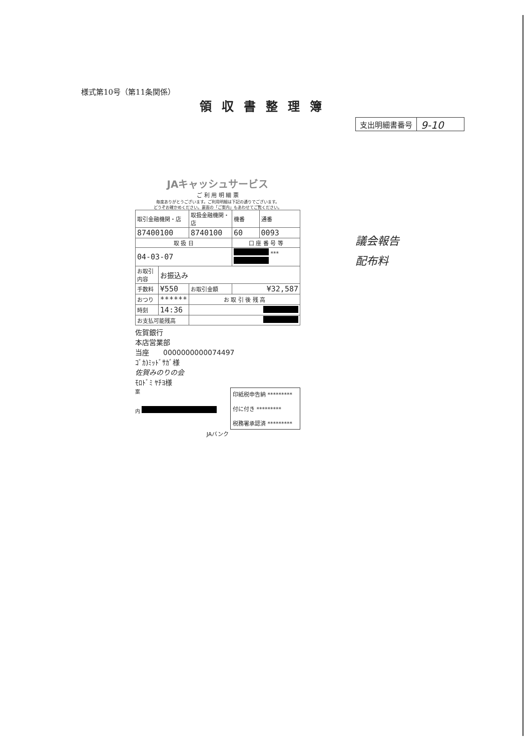様式第10号（第11条関係）
領収書整理簿
支出明細書番号
9-10
JAキャッシュサービス
ご 利 用 明 細 票
毎度ありがとうございます。ご利用明細は下記の通りでございます。
どうぞお確かめください。裏面の「ご案内」もあわせてご覧ください。
| 取引金融機関・店 | | 取扱金融機関・店 | | 機番 | 通番 |
| 87400100 | | 8740100 | | 60 | 0093 |
| 取 扱 日 | | | 口 座 番 号 等 | | |
| 04-03-07 | | | *** | | |
| お取引内容 | お振込み | | | | |
| 手数料 | ¥550 | お取引金額 | ¥32,587 | | |
| おつり | ****** | お 取 引 後 残 高 | | | |
| 時刻 | 14:36 | | | | |
| お支払可能残高 | | | | | |
佐賀銀行
本店営業部
当座　　0000000000074497
ｺﾞｶ)ﾐｯﾄﾞｻｶﾞ様
佐賀みのりの会
ﾓﾛﾄﾞﾐ ﾔﾁﾖ様
印紙税申告納 *********
付に付き *********
税務署承認済 *********
案
内
JAバンク
議会報告
配布料